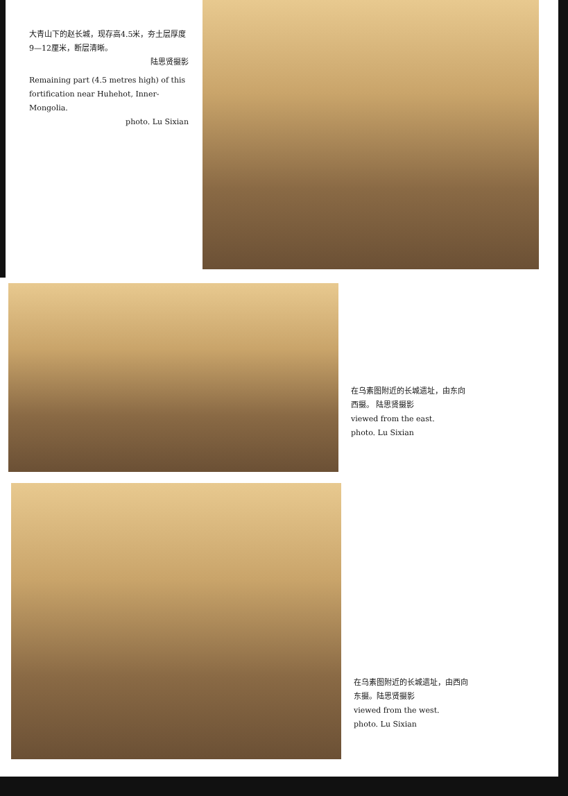大青山下的赵长城，现存高4.5米，夯土层厚度9—12厘米，断层清晰。
陆思贤摄影
Remaining part (4.5 metres high) of this fortification near Huhehot, Inner-Mongolia.
photo. Lu Sixian
在乌素图附近的长城遗址，由东向西摄。 陆思贤摄影
viewed from the east.
photo. Lu Sixian
在乌素图附近的长城遗址，由西向东摄。陆思贤摄影
viewed from the west.
photo. Lu Sixian